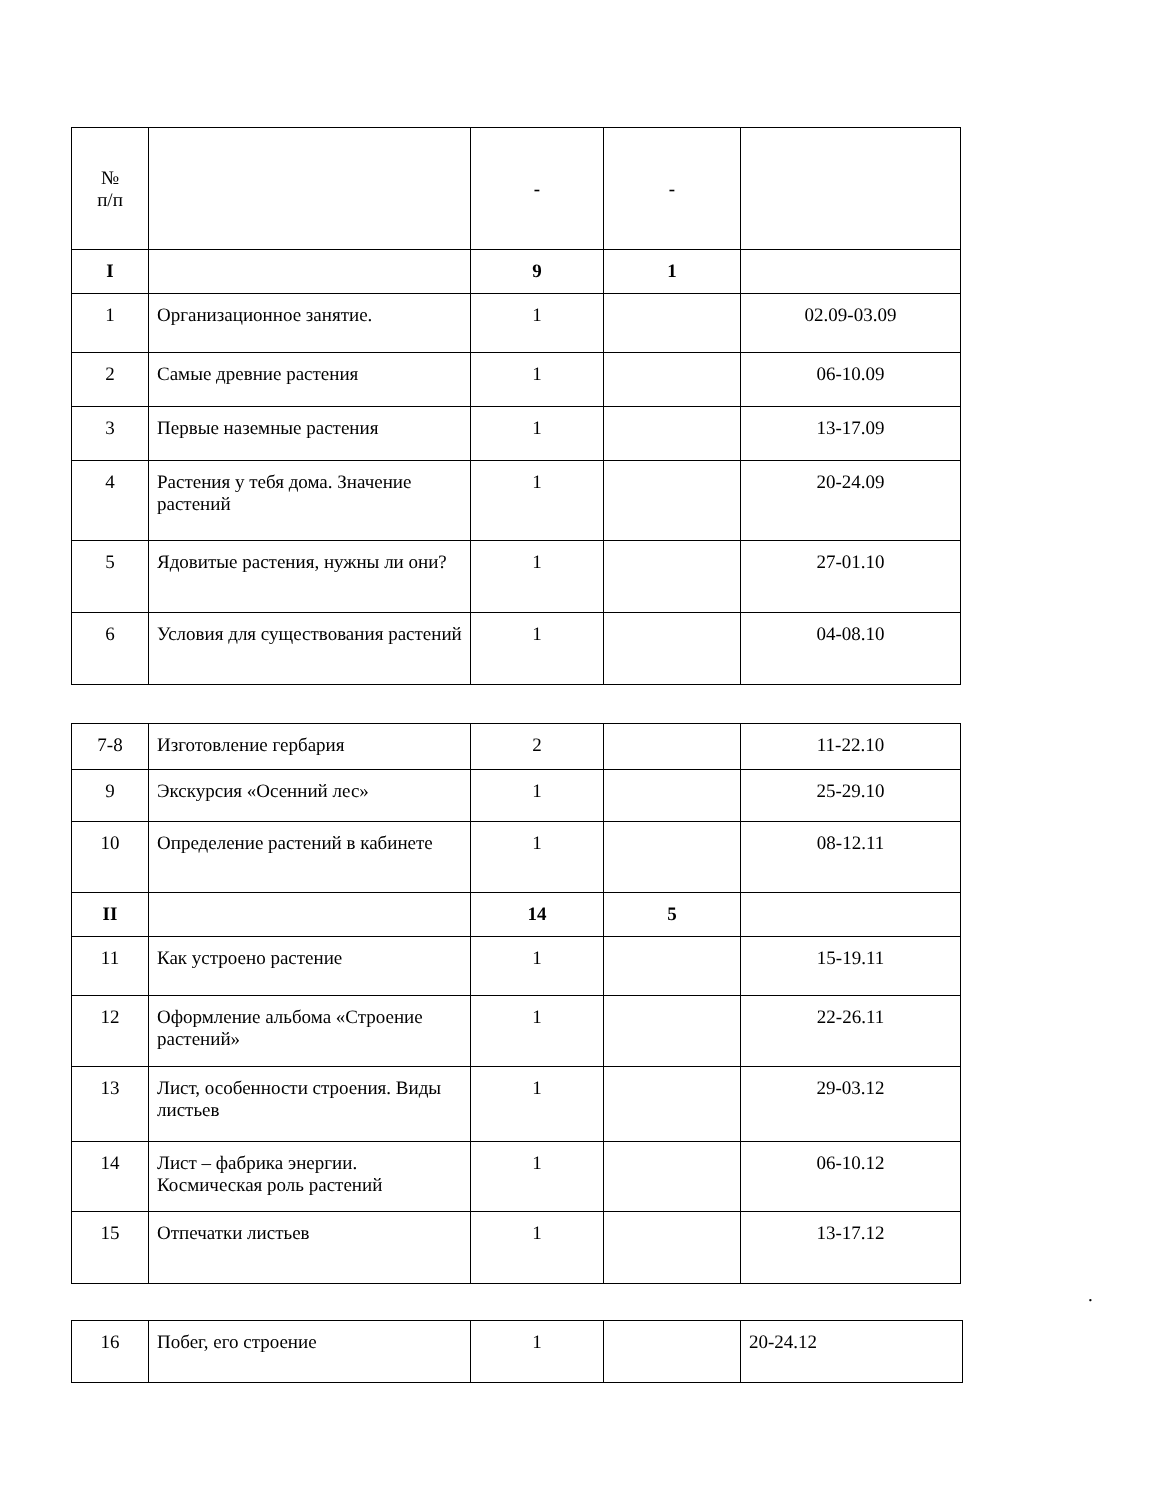| № п/п | | - | - | |
| I | | 9 | 1 | |
| 1 | Организационное занятие. | 1 | | 02.09-03.09 |
| 2 | Самые древние растения | 1 | | 06-10.09 |
| 3 | Первые наземные растения | 1 | | 13-17.09 |
| 4 | Растения у тебя дома. Значение растений | 1 | | 20-24.09 |
| 5 | Ядовитые растения, нужны ли они? | 1 | | 27-01.10 |
| 6 | Условия для существования растений | 1 | | 04-08.10 |
| 7-8 | Изготовление гербария | 2 | | 11-22.10 |
| 9 | Экскурсия «Осенний лес» | 1 | | 25-29.10 |
| 10 | Определение растений в кабинете | 1 | | 08-12.11 |
| II | | 14 | 5 | |
| 11 | Как устроено растение | 1 | | 15-19.11 |
| 12 | Оформление альбома «Строение растений» | 1 | | 22-26.11 |
| 13 | Лист, особенности строения. Виды листьев | 1 | | 29-03.12 |
| 14 | Лист – фабрика энергии. Космическая роль растений | 1 | | 06-10.12 |
| 15 | Отпечатки листьев | 1 | | 13-17.12 |
.
| 16 | Побег, его строение | 1 | | 20-24.12 |